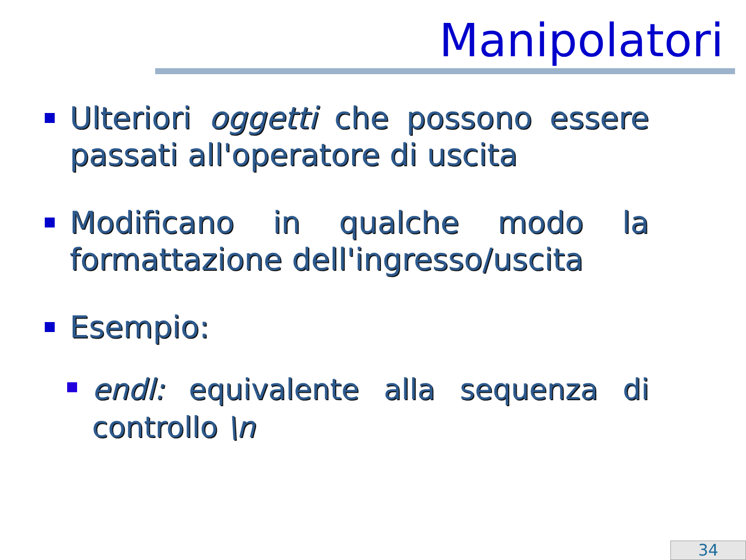Manipolatori
Ulteriori oggetti che possono essere passati all'operatore di uscita
Modificano in qualche modo la formattazione dell'ingresso/uscita
Esempio:
endl: equivalente alla sequenza di controllo \n
34